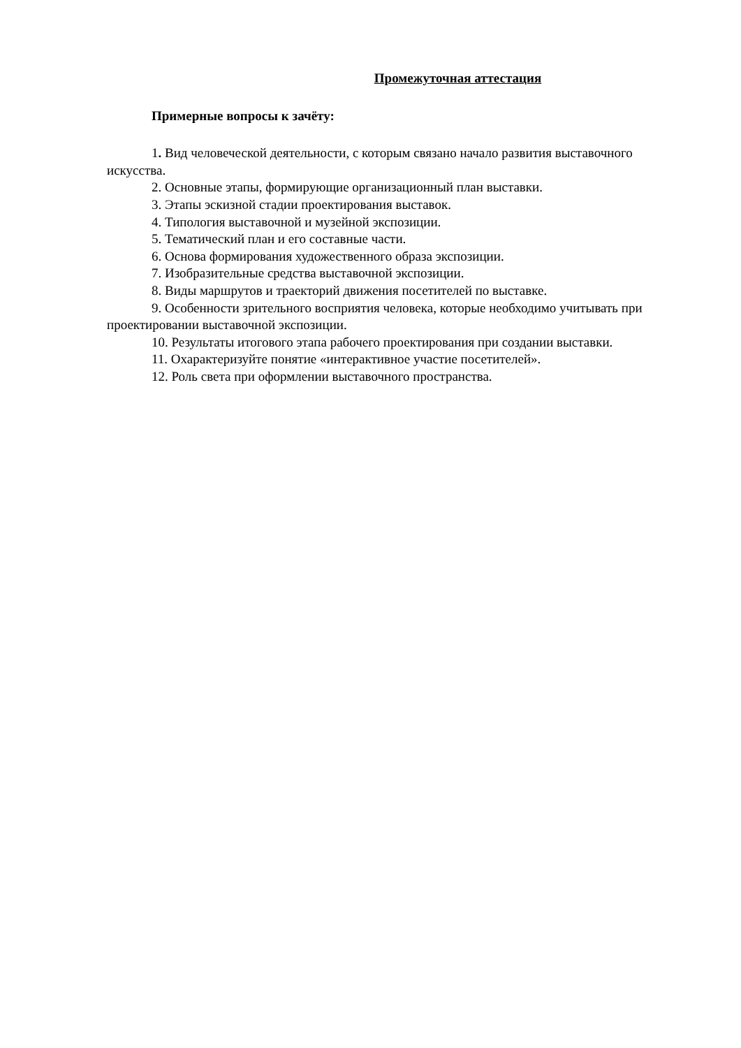Промежуточная аттестация
Примерные вопросы к зачёту:
1. Вид человеческой деятельности, с которым связано начало развития выставочного искусства.
2. Основные этапы, формирующие организационный план выставки.
3. Этапы эскизной стадии проектирования выставок.
4. Типология выставочной и музейной экспозиции.
5. Тематический план и его составные части.
6. Основа формирования художественного образа экспозиции.
7. Изобразительные средства выставочной экспозиции.
8. Виды маршрутов и траекторий движения посетителей по выставке.
9. Особенности зрительного восприятия человека, которые необходимо учитывать при проектировании выставочной экспозиции.
10. Результаты итогового этапа рабочего проектирования при создании выставки.
11. Охарактеризуйте понятие «интерактивное участие посетителей».
12. Роль света при оформлении выставочного пространства.